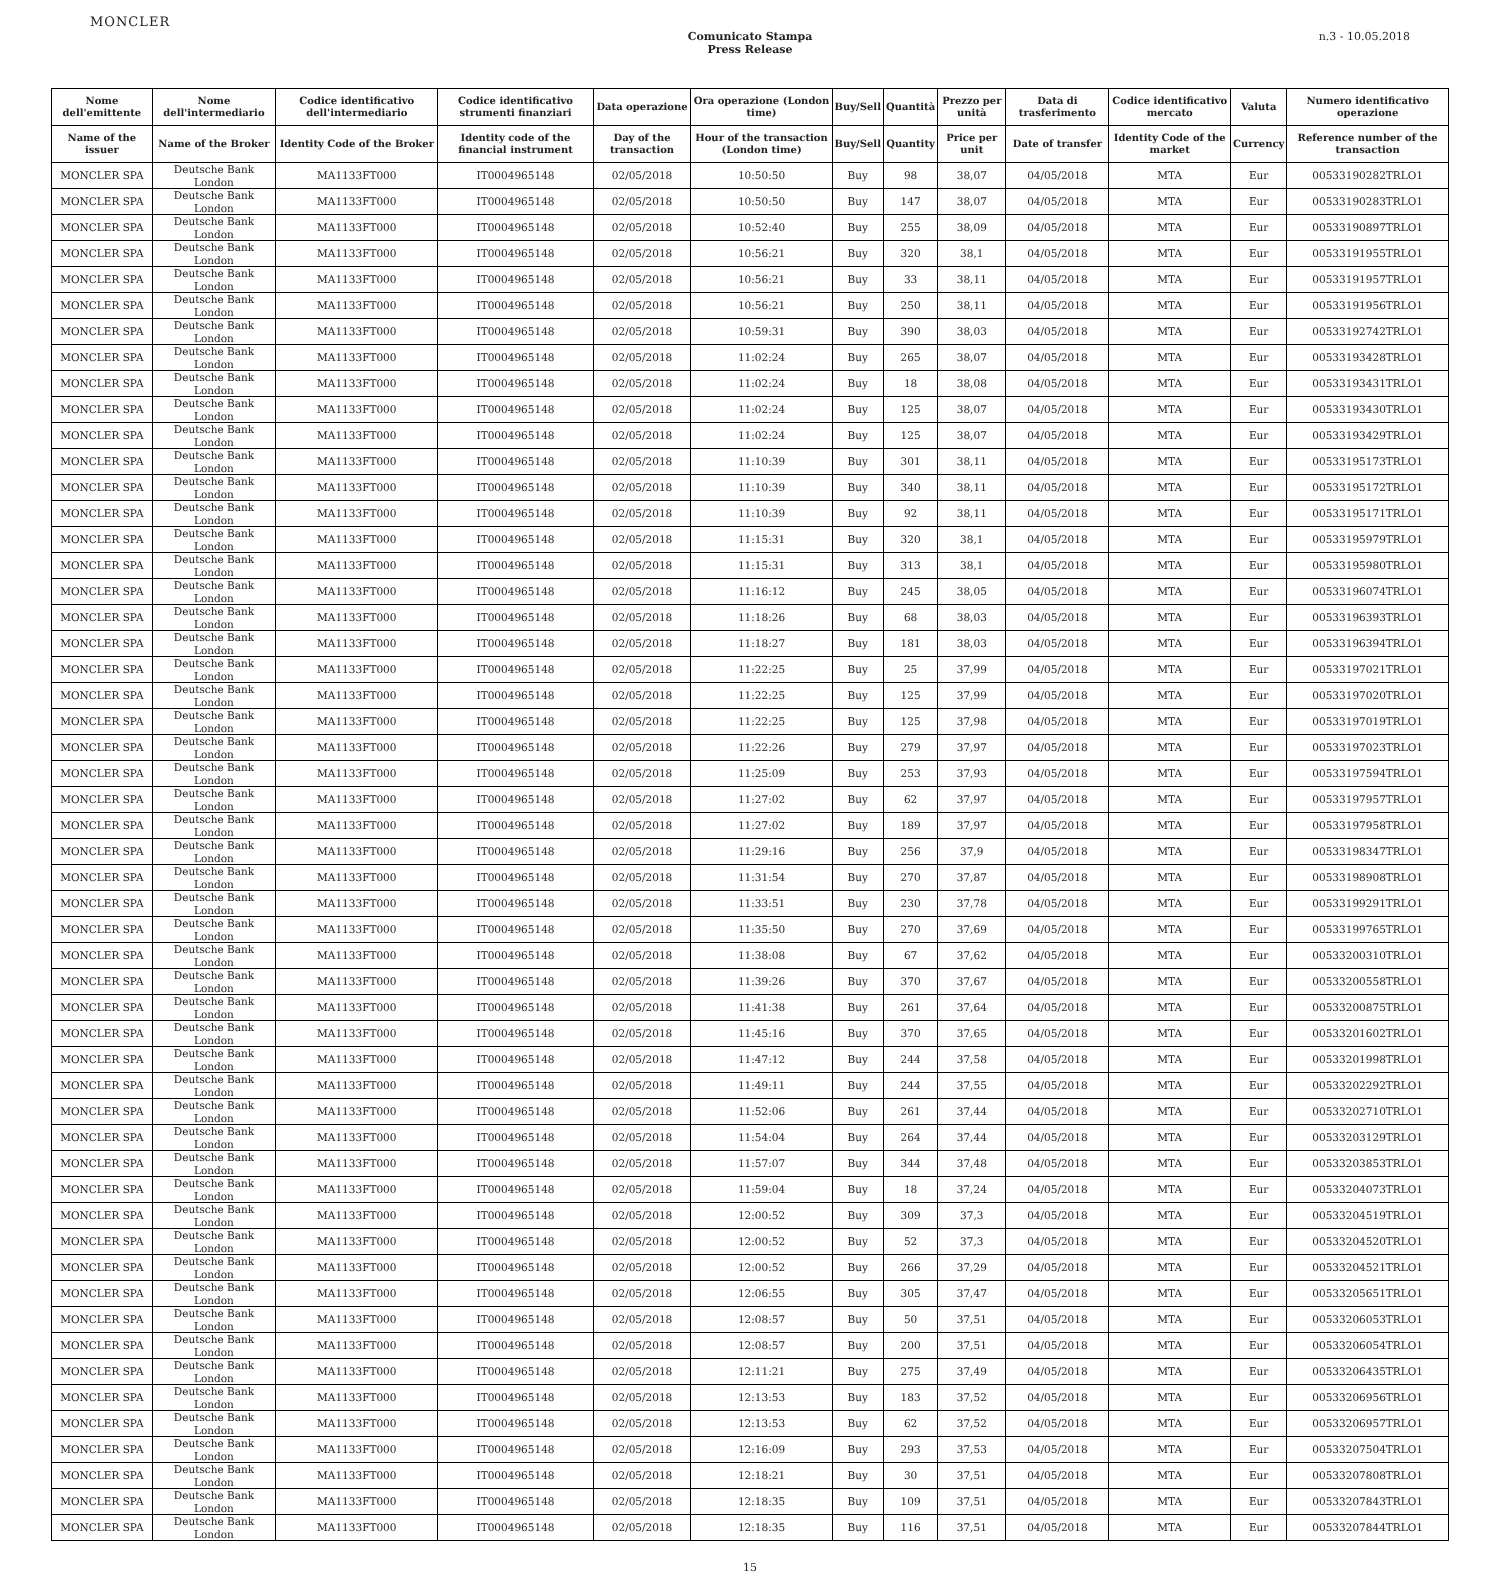MONCLER
Comunicato Stampa
Press Release
n.3 - 10.05.2018
| Nome dell'emittente | Nome dell'intermediario | Codice identificativo dell'intermediario | Codice identificativo strumenti finanziari | Data operazione | Ora operazione (London time) | Buy/Sell | Quantità | Prezzo per unità | Data di trasferimento | Codice identificativo mercato | Valuta | Numero identificativo operazione |
| --- | --- | --- | --- | --- | --- | --- | --- | --- | --- | --- | --- | --- |
| Name of the issuer | Name of the Broker | Identity Code of the Broker | Identity code of the financial instrument | Day of the transaction | Hour of the transaction (London time) | Buy/Sell | Quantity | Price per unit | Date of transfer | Identity Code of the market | Currency | Reference number of the transaction |
| MONCLER SPA | Deutsche Bank London | MA1133FT000 | IT0004965148 | 02/05/2018 | 10:50:50 | Buy | 98 | 38,07 | 04/05/2018 | MTA | Eur | 00533190282TRLO1 |
| MONCLER SPA | Deutsche Bank London | MA1133FT000 | IT0004965148 | 02/05/2018 | 10:50:50 | Buy | 147 | 38,07 | 04/05/2018 | MTA | Eur | 00533190283TRLO1 |
| MONCLER SPA | Deutsche Bank London | MA1133FT000 | IT0004965148 | 02/05/2018 | 10:52:40 | Buy | 255 | 38,09 | 04/05/2018 | MTA | Eur | 00533190897TRLO1 |
| MONCLER SPA | Deutsche Bank London | MA1133FT000 | IT0004965148 | 02/05/2018 | 10:56:21 | Buy | 320 | 38,1 | 04/05/2018 | MTA | Eur | 00533191955TRLO1 |
| MONCLER SPA | Deutsche Bank London | MA1133FT000 | IT0004965148 | 02/05/2018 | 10:56:21 | Buy | 33 | 38,11 | 04/05/2018 | MTA | Eur | 00533191957TRLO1 |
| MONCLER SPA | Deutsche Bank London | MA1133FT000 | IT0004965148 | 02/05/2018 | 10:56:21 | Buy | 250 | 38,11 | 04/05/2018 | MTA | Eur | 00533191956TRLO1 |
| MONCLER SPA | Deutsche Bank London | MA1133FT000 | IT0004965148 | 02/05/2018 | 10:59:31 | Buy | 390 | 38,03 | 04/05/2018 | MTA | Eur | 00533192742TRLO1 |
| MONCLER SPA | Deutsche Bank London | MA1133FT000 | IT0004965148 | 02/05/2018 | 11:02:24 | Buy | 265 | 38,07 | 04/05/2018 | MTA | Eur | 00533193428TRLO1 |
| MONCLER SPA | Deutsche Bank London | MA1133FT000 | IT0004965148 | 02/05/2018 | 11:02:24 | Buy | 18 | 38,08 | 04/05/2018 | MTA | Eur | 00533193431TRLO1 |
| MONCLER SPA | Deutsche Bank London | MA1133FT000 | IT0004965148 | 02/05/2018 | 11:02:24 | Buy | 125 | 38,07 | 04/05/2018 | MTA | Eur | 00533193430TRLO1 |
| MONCLER SPA | Deutsche Bank London | MA1133FT000 | IT0004965148 | 02/05/2018 | 11:02:24 | Buy | 125 | 38,07 | 04/05/2018 | MTA | Eur | 00533193429TRLO1 |
| MONCLER SPA | Deutsche Bank London | MA1133FT000 | IT0004965148 | 02/05/2018 | 11:10:39 | Buy | 301 | 38,11 | 04/05/2018 | MTA | Eur | 00533195173TRLO1 |
| MONCLER SPA | Deutsche Bank London | MA1133FT000 | IT0004965148 | 02/05/2018 | 11:10:39 | Buy | 340 | 38,11 | 04/05/2018 | MTA | Eur | 00533195172TRLO1 |
| MONCLER SPA | Deutsche Bank London | MA1133FT000 | IT0004965148 | 02/05/2018 | 11:10:39 | Buy | 92 | 38,11 | 04/05/2018 | MTA | Eur | 00533195171TRLO1 |
| MONCLER SPA | Deutsche Bank London | MA1133FT000 | IT0004965148 | 02/05/2018 | 11:15:31 | Buy | 320 | 38,1 | 04/05/2018 | MTA | Eur | 00533195979TRLO1 |
| MONCLER SPA | Deutsche Bank London | MA1133FT000 | IT0004965148 | 02/05/2018 | 11:15:31 | Buy | 313 | 38,1 | 04/05/2018 | MTA | Eur | 00533195980TRLO1 |
| MONCLER SPA | Deutsche Bank London | MA1133FT000 | IT0004965148 | 02/05/2018 | 11:16:12 | Buy | 245 | 38,05 | 04/05/2018 | MTA | Eur | 00533196074TRLO1 |
| MONCLER SPA | Deutsche Bank London | MA1133FT000 | IT0004965148 | 02/05/2018 | 11:18:26 | Buy | 68 | 38,03 | 04/05/2018 | MTA | Eur | 00533196393TRLO1 |
| MONCLER SPA | Deutsche Bank London | MA1133FT000 | IT0004965148 | 02/05/2018 | 11:18:27 | Buy | 181 | 38,03 | 04/05/2018 | MTA | Eur | 00533196394TRLO1 |
| MONCLER SPA | Deutsche Bank London | MA1133FT000 | IT0004965148 | 02/05/2018 | 11:22:25 | Buy | 25 | 37,99 | 04/05/2018 | MTA | Eur | 00533197021TRLO1 |
| MONCLER SPA | Deutsche Bank London | MA1133FT000 | IT0004965148 | 02/05/2018 | 11:22:25 | Buy | 125 | 37,99 | 04/05/2018 | MTA | Eur | 00533197020TRLO1 |
| MONCLER SPA | Deutsche Bank London | MA1133FT000 | IT0004965148 | 02/05/2018 | 11:22:25 | Buy | 125 | 37,98 | 04/05/2018 | MTA | Eur | 00533197019TRLO1 |
| MONCLER SPA | Deutsche Bank London | MA1133FT000 | IT0004965148 | 02/05/2018 | 11:22:26 | Buy | 279 | 37,97 | 04/05/2018 | MTA | Eur | 00533197023TRLO1 |
| MONCLER SPA | Deutsche Bank London | MA1133FT000 | IT0004965148 | 02/05/2018 | 11:25:09 | Buy | 253 | 37,93 | 04/05/2018 | MTA | Eur | 00533197594TRLO1 |
| MONCLER SPA | Deutsche Bank London | MA1133FT000 | IT0004965148 | 02/05/2018 | 11:27:02 | Buy | 62 | 37,97 | 04/05/2018 | MTA | Eur | 00533197957TRLO1 |
| MONCLER SPA | Deutsche Bank London | MA1133FT000 | IT0004965148 | 02/05/2018 | 11:27:02 | Buy | 189 | 37,97 | 04/05/2018 | MTA | Eur | 00533197958TRLO1 |
| MONCLER SPA | Deutsche Bank London | MA1133FT000 | IT0004965148 | 02/05/2018 | 11:29:16 | Buy | 256 | 37,9 | 04/05/2018 | MTA | Eur | 00533198347TRLO1 |
| MONCLER SPA | Deutsche Bank London | MA1133FT000 | IT0004965148 | 02/05/2018 | 11:31:54 | Buy | 270 | 37,87 | 04/05/2018 | MTA | Eur | 00533198908TRLO1 |
| MONCLER SPA | Deutsche Bank London | MA1133FT000 | IT0004965148 | 02/05/2018 | 11:33:51 | Buy | 230 | 37,78 | 04/05/2018 | MTA | Eur | 00533199291TRLO1 |
| MONCLER SPA | Deutsche Bank London | MA1133FT000 | IT0004965148 | 02/05/2018 | 11:35:50 | Buy | 270 | 37,69 | 04/05/2018 | MTA | Eur | 00533199765TRLO1 |
| MONCLER SPA | Deutsche Bank London | MA1133FT000 | IT0004965148 | 02/05/2018 | 11:38:08 | Buy | 67 | 37,62 | 04/05/2018 | MTA | Eur | 00533200310TRLO1 |
| MONCLER SPA | Deutsche Bank London | MA1133FT000 | IT0004965148 | 02/05/2018 | 11:39:26 | Buy | 370 | 37,67 | 04/05/2018 | MTA | Eur | 00533200558TRLO1 |
| MONCLER SPA | Deutsche Bank London | MA1133FT000 | IT0004965148 | 02/05/2018 | 11:41:38 | Buy | 261 | 37,64 | 04/05/2018 | MTA | Eur | 00533200875TRLO1 |
| MONCLER SPA | Deutsche Bank London | MA1133FT000 | IT0004965148 | 02/05/2018 | 11:45:16 | Buy | 370 | 37,65 | 04/05/2018 | MTA | Eur | 00533201602TRLO1 |
| MONCLER SPA | Deutsche Bank London | MA1133FT000 | IT0004965148 | 02/05/2018 | 11:47:12 | Buy | 244 | 37,58 | 04/05/2018 | MTA | Eur | 00533201998TRLO1 |
| MONCLER SPA | Deutsche Bank London | MA1133FT000 | IT0004965148 | 02/05/2018 | 11:49:11 | Buy | 244 | 37,55 | 04/05/2018 | MTA | Eur | 00533202292TRLO1 |
| MONCLER SPA | Deutsche Bank London | MA1133FT000 | IT0004965148 | 02/05/2018 | 11:52:06 | Buy | 261 | 37,44 | 04/05/2018 | MTA | Eur | 00533202710TRLO1 |
| MONCLER SPA | Deutsche Bank London | MA1133FT000 | IT0004965148 | 02/05/2018 | 11:54:04 | Buy | 264 | 37,44 | 04/05/2018 | MTA | Eur | 00533203129TRLO1 |
| MONCLER SPA | Deutsche Bank London | MA1133FT000 | IT0004965148 | 02/05/2018 | 11:57:07 | Buy | 344 | 37,48 | 04/05/2018 | MTA | Eur | 00533203853TRLO1 |
| MONCLER SPA | Deutsche Bank London | MA1133FT000 | IT0004965148 | 02/05/2018 | 11:59:04 | Buy | 18 | 37,24 | 04/05/2018 | MTA | Eur | 00533204073TRLO1 |
| MONCLER SPA | Deutsche Bank London | MA1133FT000 | IT0004965148 | 02/05/2018 | 12:00:52 | Buy | 309 | 37,3 | 04/05/2018 | MTA | Eur | 00533204519TRLO1 |
| MONCLER SPA | Deutsche Bank London | MA1133FT000 | IT0004965148 | 02/05/2018 | 12:00:52 | Buy | 52 | 37,3 | 04/05/2018 | MTA | Eur | 00533204520TRLO1 |
| MONCLER SPA | Deutsche Bank London | MA1133FT000 | IT0004965148 | 02/05/2018 | 12:00:52 | Buy | 266 | 37,29 | 04/05/2018 | MTA | Eur | 00533204521TRLO1 |
| MONCLER SPA | Deutsche Bank London | MA1133FT000 | IT0004965148 | 02/05/2018 | 12:06:55 | Buy | 305 | 37,47 | 04/05/2018 | MTA | Eur | 00533205651TRLO1 |
| MONCLER SPA | Deutsche Bank London | MA1133FT000 | IT0004965148 | 02/05/2018 | 12:08:57 | Buy | 50 | 37,51 | 04/05/2018 | MTA | Eur | 00533206053TRLO1 |
| MONCLER SPA | Deutsche Bank London | MA1133FT000 | IT0004965148 | 02/05/2018 | 12:08:57 | Buy | 200 | 37,51 | 04/05/2018 | MTA | Eur | 00533206054TRLO1 |
| MONCLER SPA | Deutsche Bank London | MA1133FT000 | IT0004965148 | 02/05/2018 | 12:11:21 | Buy | 275 | 37,49 | 04/05/2018 | MTA | Eur | 00533206435TRLO1 |
| MONCLER SPA | Deutsche Bank London | MA1133FT000 | IT0004965148 | 02/05/2018 | 12:13:53 | Buy | 183 | 37,52 | 04/05/2018 | MTA | Eur | 00533206956TRLO1 |
| MONCLER SPA | Deutsche Bank London | MA1133FT000 | IT0004965148 | 02/05/2018 | 12:13:53 | Buy | 62 | 37,52 | 04/05/2018 | MTA | Eur | 00533206957TRLO1 |
| MONCLER SPA | Deutsche Bank London | MA1133FT000 | IT0004965148 | 02/05/2018 | 12:16:09 | Buy | 293 | 37,53 | 04/05/2018 | MTA | Eur | 00533207504TRLO1 |
| MONCLER SPA | Deutsche Bank London | MA1133FT000 | IT0004965148 | 02/05/2018 | 12:18:21 | Buy | 30 | 37,51 | 04/05/2018 | MTA | Eur | 00533207808TRLO1 |
| MONCLER SPA | Deutsche Bank London | MA1133FT000 | IT0004965148 | 02/05/2018 | 12:18:35 | Buy | 109 | 37,51 | 04/05/2018 | MTA | Eur | 00533207843TRLO1 |
| MONCLER SPA | Deutsche Bank London | MA1133FT000 | IT0004965148 | 02/05/2018 | 12:18:35 | Buy | 116 | 37,51 | 04/05/2018 | MTA | Eur | 00533207844TRLO1 |
15